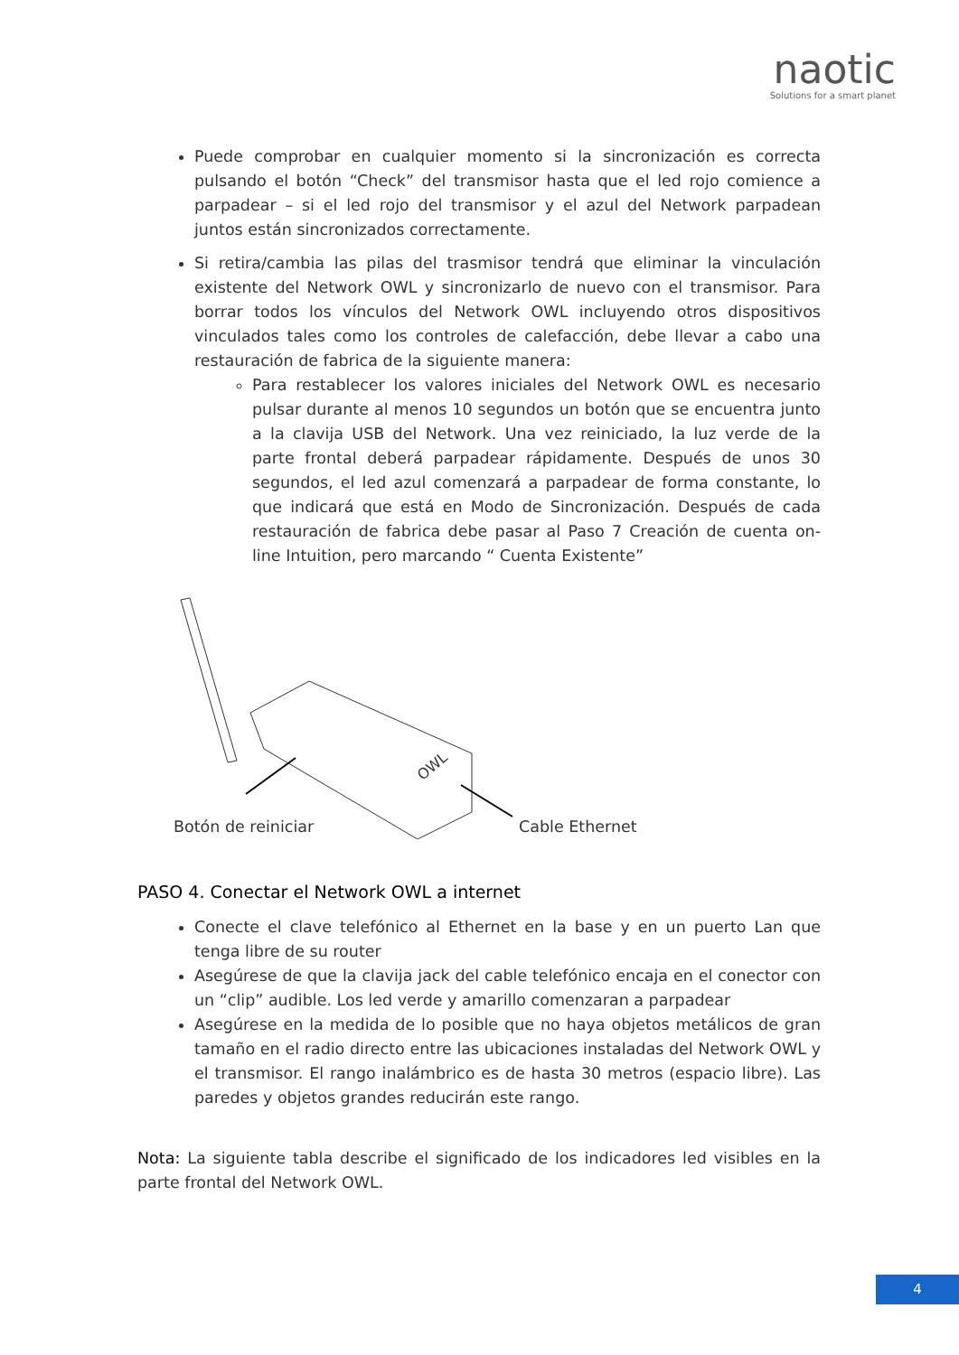naotic
Solutions for a smart planet
Puede comprobar en cualquier momento si la sincronización es correcta pulsando el botón “Check” del transmisor hasta que el led rojo comience a parpadear – si el led rojo del transmisor y el azul del Network parpadean juntos están sincronizados correctamente.
Si retira/cambia las pilas del trasmisor tendrá que eliminar la vinculación existente del Network OWL y sincronizarlo de nuevo con el transmisor. Para borrar todos los vínculos del Network OWL incluyendo otros dispositivos vinculados tales como los controles de calefacción, debe llevar a cabo una restauración de fabrica de la siguiente manera:
Para restablecer los valores iniciales del Network OWL es necesario pulsar durante al menos 10 segundos un botón que se encuentra junto a la clavija USB del Network. Una vez reiniciado, la luz verde de la parte frontal deberá parpadear rápidamente. Después de unos 30 segundos, el led azul comenzará a parpadear de forma constante, lo que indicará que está en Modo de Sincronización. Después de cada restauración de fabrica debe pasar al Paso 7 Creación de cuenta on-line Intuition, pero marcando “ Cuenta Existente”
OWL
Botón de reiniciar Cable Ethernet
PASO 4. Conectar el Network OWL a internet
Conecte el clave telefónico al Ethernet en la base y en un puerto Lan que tenga libre de su router
Asegúrese de que la clavija jack del cable telefónico encaja en el conector con un “clip” audible. Los led verde y amarillo comenzaran a parpadear
Asegúrese en la medida de lo posible que no haya objetos metálicos de gran tamaño en el radio directo entre las ubicaciones instaladas del Network OWL y el transmisor. El rango inalámbrico es de hasta 30 metros (espacio libre). Las paredes y objetos grandes reducirán este rango.
Nota: La siguiente tabla describe el significado de los indicadores led visibles en la parte frontal del Network OWL.
4